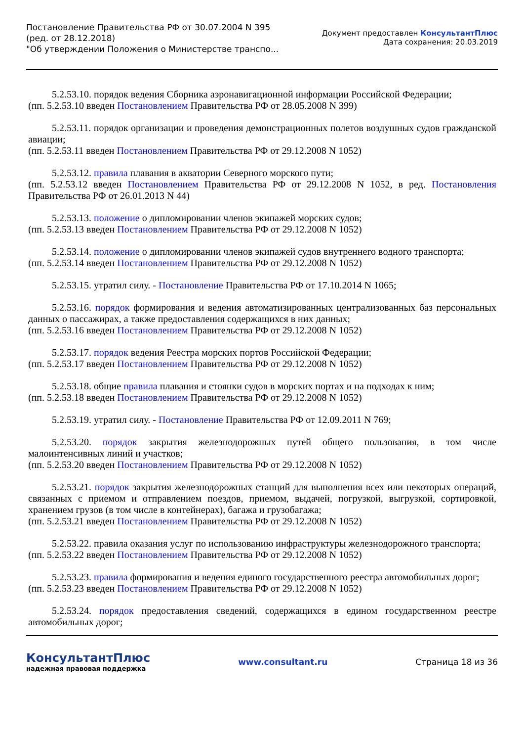Постановление Правительства РФ от 30.07.2004 N 395
(ред. от 28.12.2018)
"Об утверждении Положения о Министерстве транспо...
Документ предоставлен КонсультантПлюс
Дата сохранения: 20.03.2019
5.2.53.10. порядок ведения Сборника аэронавигационной информации Российской Федерации;
(пп. 5.2.53.10 введен Постановлением Правительства РФ от 28.05.2008 N 399)
5.2.53.11. порядок организации и проведения демонстрационных полетов воздушных судов гражданской авиации;
(пп. 5.2.53.11 введен Постановлением Правительства РФ от 29.12.2008 N 1052)
5.2.53.12. правила плавания в акватории Северного морского пути;
(пп. 5.2.53.12 введен Постановлением Правительства РФ от 29.12.2008 N 1052, в ред. Постановления Правительства РФ от 26.01.2013 N 44)
5.2.53.13. положение о дипломировании членов экипажей морских судов;
(пп. 5.2.53.13 введен Постановлением Правительства РФ от 29.12.2008 N 1052)
5.2.53.14. положение о дипломировании членов экипажей судов внутреннего водного транспорта;
(пп. 5.2.53.14 введен Постановлением Правительства РФ от 29.12.2008 N 1052)
5.2.53.15. утратил силу. - Постановление Правительства РФ от 17.10.2014 N 1065;
5.2.53.16. порядок формирования и ведения автоматизированных централизованных баз персональных данных о пассажирах, а также предоставления содержащихся в них данных;
(пп. 5.2.53.16 введен Постановлением Правительства РФ от 29.12.2008 N 1052)
5.2.53.17. порядок ведения Реестра морских портов Российской Федерации;
(пп. 5.2.53.17 введен Постановлением Правительства РФ от 29.12.2008 N 1052)
5.2.53.18. общие правила плавания и стоянки судов в морских портах и на подходах к ним;
(пп. 5.2.53.18 введен Постановлением Правительства РФ от 29.12.2008 N 1052)
5.2.53.19. утратил силу. - Постановление Правительства РФ от 12.09.2011 N 769;
5.2.53.20. порядок закрытия железнодорожных путей общего пользования, в том числе малоинтенсивных линий и участков;
(пп. 5.2.53.20 введен Постановлением Правительства РФ от 29.12.2008 N 1052)
5.2.53.21. порядок закрытия железнодорожных станций для выполнения всех или некоторых операций, связанных с приемом и отправлением поездов, приемом, выдачей, погрузкой, выгрузкой, сортировкой, хранением грузов (в том числе в контейнерах), багажа и грузобагажа;
(пп. 5.2.53.21 введен Постановлением Правительства РФ от 29.12.2008 N 1052)
5.2.53.22. правила оказания услуг по использованию инфраструктуры железнодорожного транспорта;
(пп. 5.2.53.22 введен Постановлением Правительства РФ от 29.12.2008 N 1052)
5.2.53.23. правила формирования и ведения единого государственного реестра автомобильных дорог;
(пп. 5.2.53.23 введен Постановлением Правительства РФ от 29.12.2008 N 1052)
5.2.53.24. порядок предоставления сведений, содержащихся в едином государственном реестре автомобильных дорог;
КонсультантПлюс
надежная правовая поддержка
www.consultant.ru Страница 18 из 36